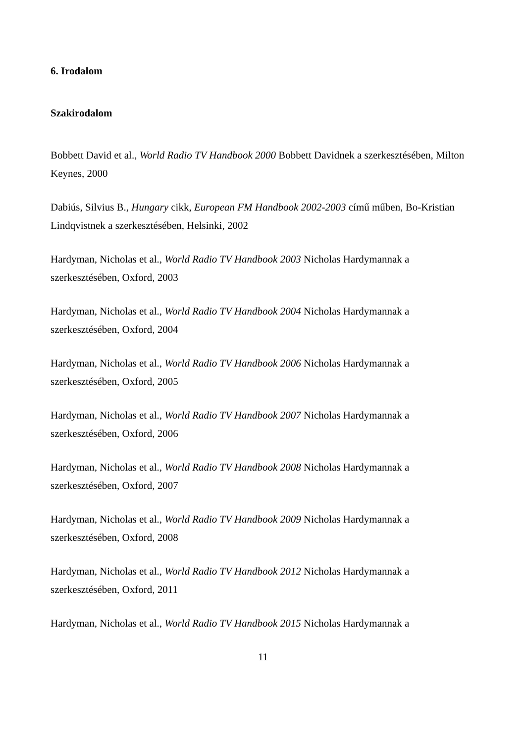6. Irodalom
Szakirodalom
Bobbett David et al., World Radio TV Handbook 2000 Bobbett Davidnek a szerkesztésében, Milton Keynes, 2000
Dabiús, Silvius B., Hungary cikk, European FM Handbook 2002-2003 című műben, Bo-Kristian Lindqvistnek a szerkesztésében, Helsinki, 2002
Hardyman, Nicholas et al., World Radio TV Handbook 2003 Nicholas Hardymannak a
szerkesztésében, Oxford, 2003
Hardyman, Nicholas et al., World Radio TV Handbook 2004 Nicholas Hardymannak a
szerkesztésében, Oxford, 2004
Hardyman, Nicholas et al., World Radio TV Handbook 2006 Nicholas Hardymannak a
szerkesztésében, Oxford, 2005
Hardyman, Nicholas et al., World Radio TV Handbook 2007 Nicholas Hardymannak a
szerkesztésében, Oxford, 2006
Hardyman, Nicholas et al., World Radio TV Handbook 2008 Nicholas Hardymannak a
szerkesztésében, Oxford, 2007
Hardyman, Nicholas et al., World Radio TV Handbook 2009 Nicholas Hardymannak a
szerkesztésében, Oxford, 2008
Hardyman, Nicholas et al., World Radio TV Handbook 2012 Nicholas Hardymannak a
szerkesztésében, Oxford, 2011
Hardyman, Nicholas et al., World Radio TV Handbook 2015 Nicholas Hardymannak a
11